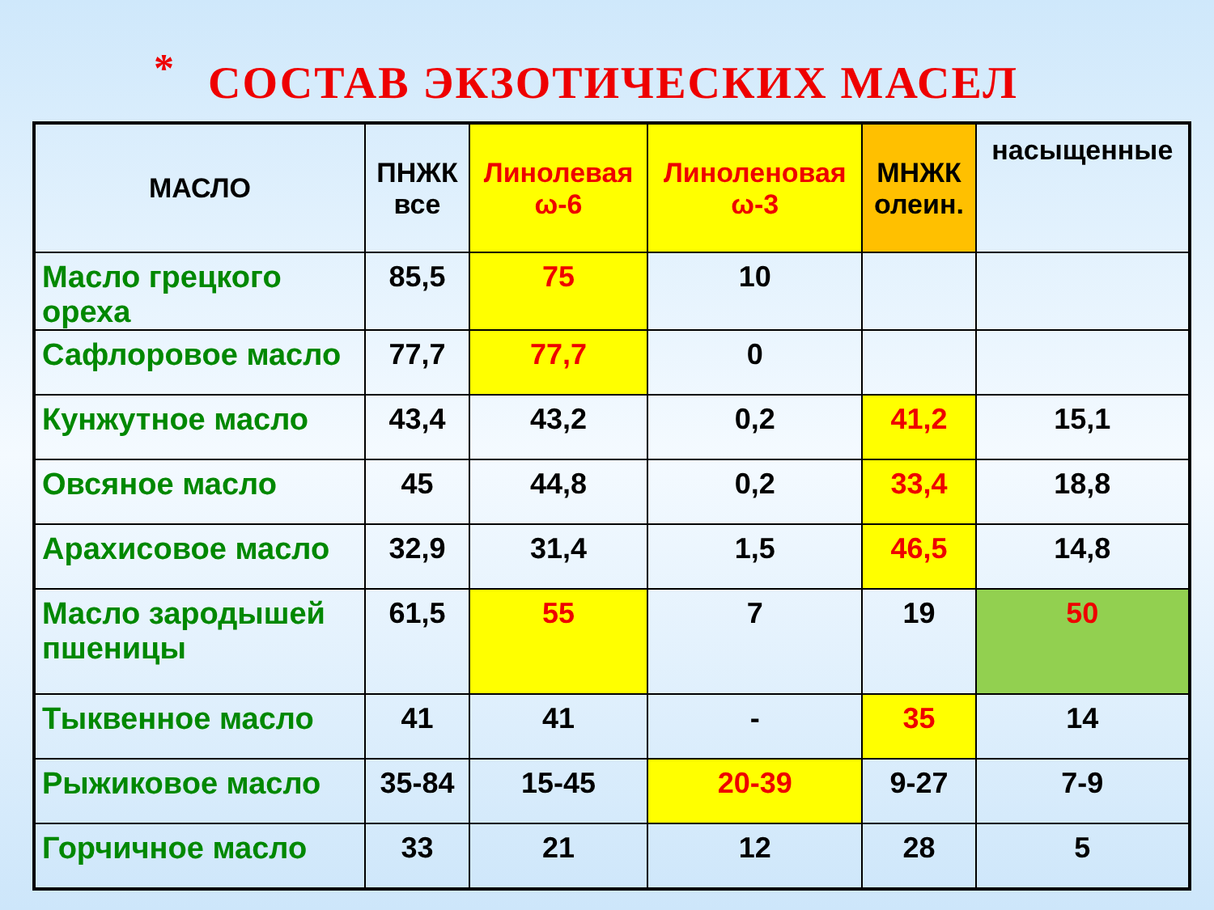<sup>*</sup> СОСТАВ ЭКЗОТИЧЕСКИХ МАСЕЛ
| МАСЛО | ПНЖК все | Линолевая ω-6 | Линоленовая ω-3 | МНЖК олеин. | насыщенные |
| --- | --- | --- | --- | --- | --- |
| Масло грецкого ореха | 85,5 | 75 | 10 | | |
| Сафлоровое масло | 77,7 | 77,7 | 0 | | |
| Кунжутное масло | 43,4 | 43,2 | 0,2 | 41,2 | 15,1 |
| Овсяное масло | 45 | 44,8 | 0,2 | 33,4 | 18,8 |
| Арахисовое масло | 32,9 | 31,4 | 1,5 | 46,5 | 14,8 |
| Масло зародышей пшеницы | 61,5 | 55 | 7 | 19 | 50 |
| Тыквенное масло | 41 | 41 | - | 35 | 14 |
| Рыжиковое масло | 35-84 | 15-45 | 20-39 | 9-27 | 7-9 |
| Горчичное масло | 33 | 21 | 12 | 28 | 5 |